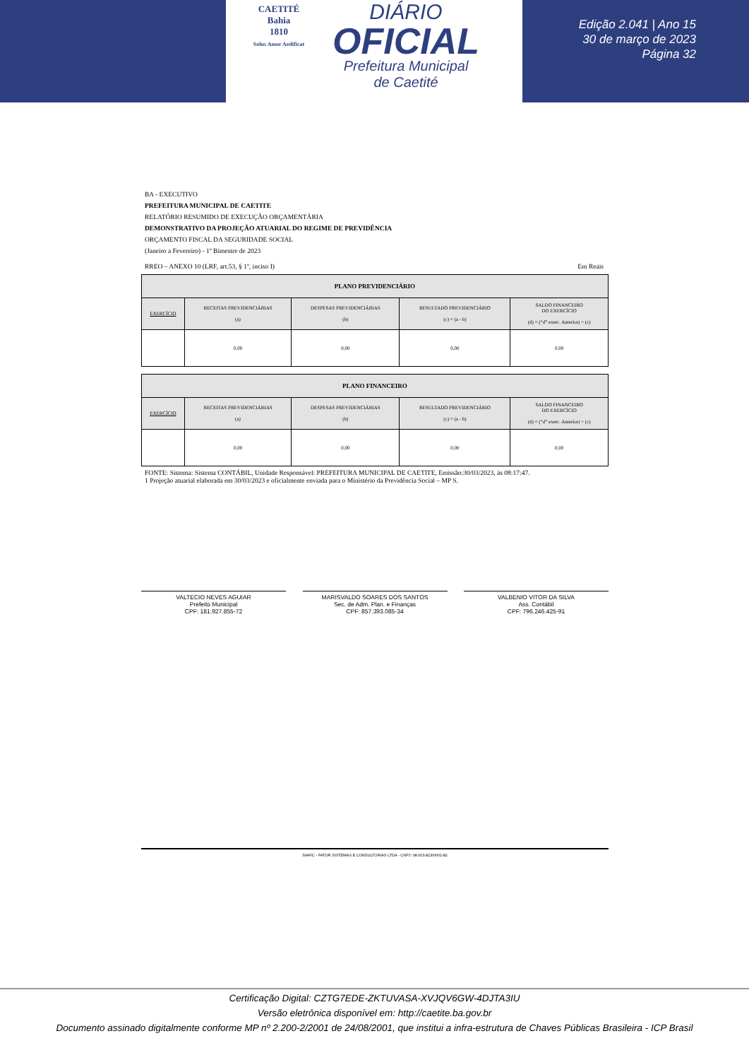CAETITÉ
Bahia
1810
Solus Amor Aedificat
DIÁRIO
OFICIAL
Prefeitura Municipal
de Caetité
Edição 2.041 | Ano 15
30 de março de 2023
Página 32
BA - EXECUTIVO
PREFEITURA MUNICIPAL DE CAETITE
RELATÓRIO RESUMIDO DE EXECUÇÃO ORÇAMENTÁRIA
DEMONSTRATIVO DA PROJEÇÃO ATUARIAL DO REGIME DE PREVIDÊNCIA
ORÇAMENTO FISCAL DA SEGURIDADE SOCIAL
(Janeiro a Fevereiro) - 1º Bimestre de 2023
RREO – ANEXO 10 (LRF, art.53, § 1º, inciso I) Em Reais
| PLANO PREVIDENCIÁRIO | | | | |
| --- | --- | --- | --- | --- |
| EXERCÍCIO | RECEITAS PREVIDENCIÁRIAS (a) | DESPESAS PREVIDENCIÁRIAS (b) | RESULTADO PREVIDENCIÁRIO (c) = (a - b) | SALDO FINANCEIRO DO EXERCÍCIO (d) = (“d” exerc. Anterior) + (c) |
| | 0,00 | 0,00 | 0,00 | 0,00 |
| PLANO FINANCEIRO | | | | |
| --- | --- | --- | --- | --- |
| EXERCÍCIO | RECEITAS PREVIDENCIÁRIAS (a) | DESPESAS PREVIDENCIÁRIAS (b) | RESULTADO PREVIDENCIÁRIO (c) = (a - b) | SALDO FINANCEIRO DO EXERCÍCIO (d) = (“d” exerc. Anterior) + (c) |
| | 0,00 | 0,00 | 0,00 | 0,00 |
FONTE: Sistema: Sistema CONTÁBIL, Unidade Responsável: PREFEITURA MUNICIPAL DE CAETITE, Emissão:30/03/2023, às 08:17:47.
1 Projeção atuarial elaborada em 30/03/2023 e oficialmente enviada para o Ministério da Previdência Social – MP S.
VALTECIO NEVES AGUIAR
Prefeito Municipal
CPF: 181.927.855-72
MARISVALDO SOARES DOS SANTOS
Sec. de Adm. Plan. e Finanças
CPF: 857.393.085-34
VALBENIO VITOR DA SILVA
Ass. Contábil
CPF: 796.246.425-91
SIAFIC - FATOR SISTEMAS E CONSULTORIAS LTDA - CNPJ: 08.003.823/0001-82
Certificação Digital: CZTG7EDE-ZKTUVASA-XVJQV6GW-4DJTA3IU
Versão eletrônica disponível em: http://caetite.ba.gov.br
Documento assinado digitalmente conforme MP nº 2.200-2/2001 de 24/08/2001, que institui a infra-estrutura de Chaves Públicas Brasileira - ICP Brasil